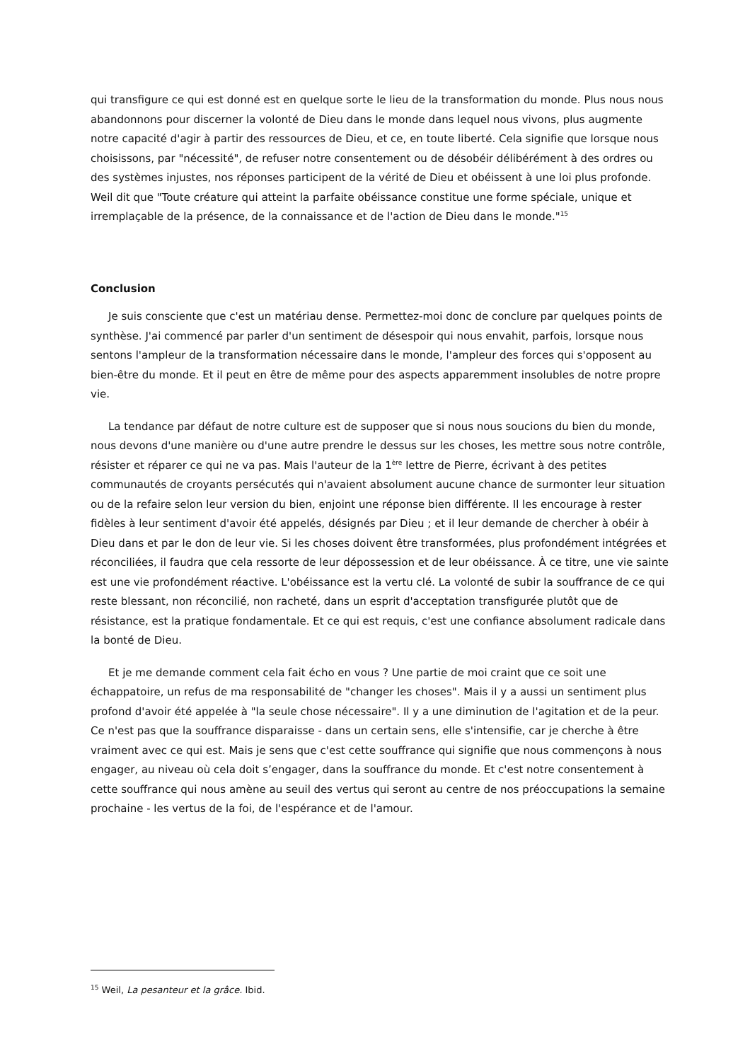qui transfigure ce qui est donné est en quelque sorte le lieu de la transformation du monde. Plus nous nous abandonnons pour discerner la volonté de Dieu dans le monde dans lequel nous vivons, plus augmente notre capacité d'agir à partir des ressources de Dieu, et ce, en toute liberté. Cela signifie que lorsque nous choisissons, par "nécessité", de refuser notre consentement ou de désobéir délibérément à des ordres ou des systèmes injustes, nos réponses participent de la vérité de Dieu et obéissent à une loi plus profonde. Weil dit que "Toute créature qui atteint la parfaite obéissance constitue une forme spéciale, unique et irremplaçable de la présence, de la connaissance et de l'action de Dieu dans le monde."<sup>15</sup>
Conclusion
Je suis consciente que c'est un matériau dense. Permettez-moi donc de conclure par quelques points de synthèse. J'ai commencé par parler d'un sentiment de désespoir qui nous envahit, parfois, lorsque nous sentons l'ampleur de la transformation nécessaire dans le monde, l'ampleur des forces qui s'opposent au bien-être du monde. Et il peut en être de même pour des aspects apparemment insolubles de notre propre vie.
La tendance par défaut de notre culture est de supposer que si nous nous soucions du bien du monde, nous devons d'une manière ou d'une autre prendre le dessus sur les choses, les mettre sous notre contrôle, résister et réparer ce qui ne va pas. Mais l'auteur de la 1<sup>ère</sup> lettre de Pierre, écrivant à des petites communautés de croyants persécutés qui n'avaient absolument aucune chance de surmonter leur situation ou de la refaire selon leur version du bien, enjoint une réponse bien différente. Il les encourage à rester fidèles à leur sentiment d'avoir été appelés, désignés par Dieu ; et il leur demande de chercher à obéir à Dieu dans et par le don de leur vie. Si les choses doivent être transformées, plus profondément intégrées et réconciliées, il faudra que cela ressorte de leur dépossession et de leur obéissance. À ce titre, une vie sainte est une vie profondément réactive. L'obéissance est la vertu clé. La volonté de subir la souffrance de ce qui reste blessant, non réconcilié, non racheté, dans un esprit d'acceptation transfigurée plutôt que de résistance, est la pratique fondamentale. Et ce qui est requis, c'est une confiance absolument radicale dans la bonté de Dieu.
Et je me demande comment cela fait écho en vous ? Une partie de moi craint que ce soit une échappatoire, un refus de ma responsabilité de "changer les choses". Mais il y a aussi un sentiment plus profond d'avoir été appelée à "la seule chose nécessaire". Il y a une diminution de l'agitation et de la peur. Ce n'est pas que la souffrance disparaisse - dans un certain sens, elle s'intensifie, car je cherche à être vraiment avec ce qui est. Mais je sens que c'est cette souffrance qui signifie que nous commençons à nous engager, au niveau où cela doit s’engager, dans la souffrance du monde. Et c'est notre consentement à cette souffrance qui nous amène au seuil des vertus qui seront au centre de nos préoccupations la semaine prochaine - les vertus de la foi, de l'espérance et de l'amour.
<sup>15</sup> Weil, La pesanteur et la grâce. Ibid.